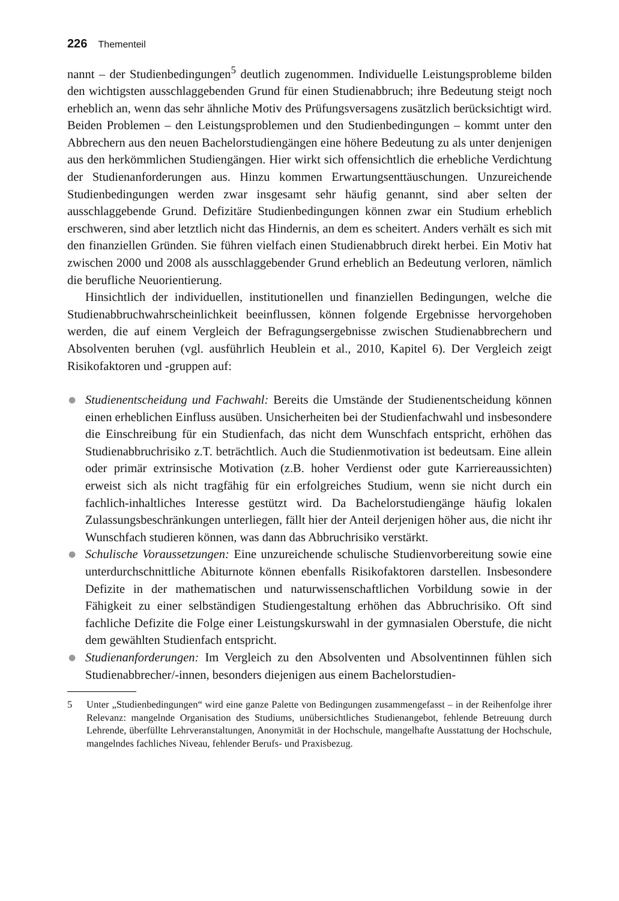226 Thementeil
nannt – der Studienbedingungen<sup>5</sup> deutlich zugenommen. Individuelle Leistungsprobleme bilden den wichtigsten ausschlaggebenden Grund für einen Studienabbruch; ihre Bedeutung steigt noch erheblich an, wenn das sehr ähnliche Motiv des Prüfungsversagens zusätzlich berücksichtigt wird. Beiden Problemen – den Leistungsproblemen und den Studienbedingungen – kommt unter den Abbrechern aus den neuen Bachelorstudiengängen eine höhere Bedeutung zu als unter denjenigen aus den herkömmlichen Studiengängen. Hier wirkt sich offensichtlich die erhebliche Verdichtung der Studienanforderungen aus. Hinzu kommen Erwartungsenttäuschungen. Unzureichende Studienbedingungen werden zwar insgesamt sehr häufig genannt, sind aber selten der ausschlaggebende Grund. Defizitäre Studienbedingungen können zwar ein Studium erheblich erschweren, sind aber letztlich nicht das Hindernis, an dem es scheitert. Anders verhält es sich mit den finanziellen Gründen. Sie führen vielfach einen Studienabbruch direkt herbei. Ein Motiv hat zwischen 2000 und 2008 als ausschlaggebender Grund erheblich an Bedeutung verloren, nämlich die berufliche Neuorientierung.
Hinsichtlich der individuellen, institutionellen und finanziellen Bedingungen, welche die Studienabbruchwahrscheinlichkeit beeinflussen, können folgende Ergebnisse hervorgehoben werden, die auf einem Vergleich der Befragungsergebnisse zwischen Studienabbrechern und Absolventen beruhen (vgl. ausführlich Heublein et al., 2010, Kapitel 6). Der Vergleich zeigt Risikofaktoren und -gruppen auf:
● Studienentscheidung und Fachwahl: Bereits die Umstände der Studienentscheidung können einen erheblichen Einfluss ausüben. Unsicherheiten bei der Studienfachwahl und insbesondere die Einschreibung für ein Studienfach, das nicht dem Wunschfach entspricht, erhöhen das Studienabbruchrisiko z.T. beträchtlich. Auch die Studienmotivation ist bedeutsam. Eine allein oder primär extrinsische Motivation (z.B. hoher Verdienst oder gute Karriereaussichten) erweist sich als nicht tragfähig für ein erfolgreiches Studium, wenn sie nicht durch ein fachlich-inhaltliches Interesse gestützt wird. Da Bachelorstudiengänge häufig lokalen Zulassungsbeschränkungen unterliegen, fällt hier der Anteil derjenigen höher aus, die nicht ihr Wunschfach studieren können, was dann das Abbruchrisiko verstärkt.
● Schulische Voraussetzungen: Eine unzureichende schulische Studienvorbereitung sowie eine unterdurchschnittliche Abiturnote können ebenfalls Risikofaktoren darstellen. Insbesondere Defizite in der mathematischen und naturwissenschaftlichen Vorbildung sowie in der Fähigkeit zu einer selbständigen Studiengestaltung erhöhen das Abbruchrisiko. Oft sind fachliche Defizite die Folge einer Leistungskurswahl in der gymnasialen Oberstufe, die nicht dem gewählten Studienfach entspricht.
● Studienanforderungen: Im Vergleich zu den Absolventen und Absolventinnen fühlen sich Studienabbrecher/-innen, besonders diejenigen aus einem Bachelorstudien-
5 Unter „Studienbedingungen“ wird eine ganze Palette von Bedingungen zusammengefasst – in der Reihenfolge ihrer Relevanz: mangelnde Organisation des Studiums, unübersichtliches Studienangebot, fehlende Betreuung durch Lehrende, überfüllte Lehrveranstaltungen, Anonymität in der Hochschule, mangelhafte Ausstattung der Hochschule, mangelndes fachliches Niveau, fehlender Berufs- und Praxisbezug.